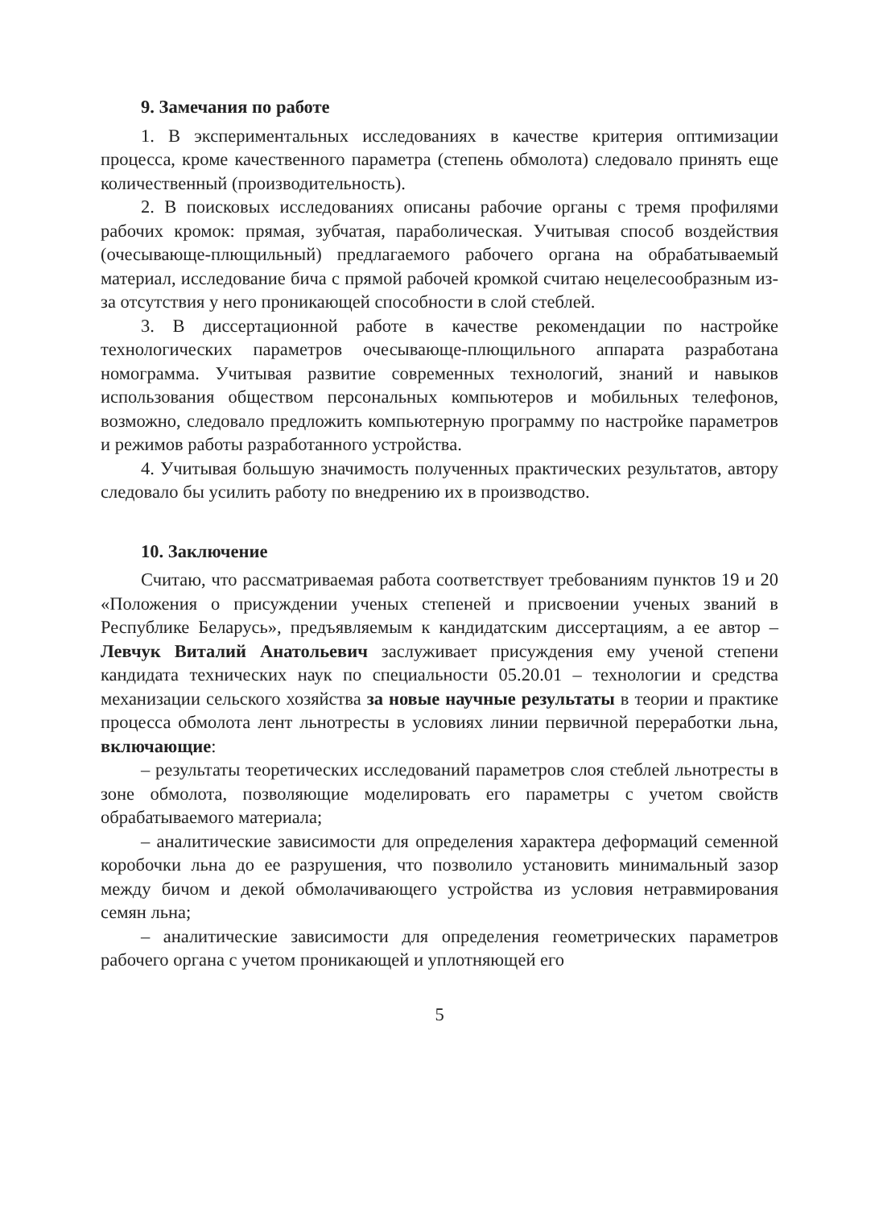9. Замечания по работе
1. В экспериментальных исследованиях в качестве критерия оптимизации процесса, кроме качественного параметра (степень обмолота) следовало принять еще количественный (производительность).
2. В поисковых исследованиях описаны рабочие органы с тремя профилями рабочих кромок: прямая, зубчатая, параболическая. Учитывая способ воздействия (очесывающе-плющильный) предлагаемого рабочего органа на обрабатываемый материал, исследование бича с прямой рабочей кромкой считаю нецелесообразным из-за отсутствия у него проникающей способности в слой стеблей.
3. В диссертационной работе в качестве рекомендации по настройке технологических параметров очесывающе-плющильного аппарата разработана номограмма. Учитывая развитие современных технологий, знаний и навыков использования обществом персональных компьютеров и мобильных телефонов, возможно, следовало предложить компьютерную программу по настройке параметров и режимов работы разработанного устройства.
4. Учитывая большую значимость полученных практических результатов, автору следовало бы усилить работу по внедрению их в производство.
10. Заключение
Считаю, что рассматриваемая работа соответствует требованиям пунктов 19 и 20 «Положения о присуждении ученых степеней и присвоении ученых званий в Республике Беларусь», предъявляемым к кандидатским диссертациям, а ее автор – Левчук Виталий Анатольевич заслуживает присуждения ему ученой степени кандидата технических наук по специальности 05.20.01 – технологии и средства механизации сельского хозяйства за новые научные результаты в теории и практике процесса обмолота лент льнотресты в условиях линии первичной переработки льна, включающие:
– результаты теоретических исследований параметров слоя стеблей льнотресты в зоне обмолота, позволяющие моделировать его параметры с учетом свойств обрабатываемого материала;
– аналитические зависимости для определения характера деформаций семенной коробочки льна до ее разрушения, что позволило установить минимальный зазор между бичом и декой обмолачивающего устройства из условия нетравмирования семян льна;
– аналитические зависимости для определения геометрических параметров рабочего органа с учетом проникающей и уплотняющей его
5